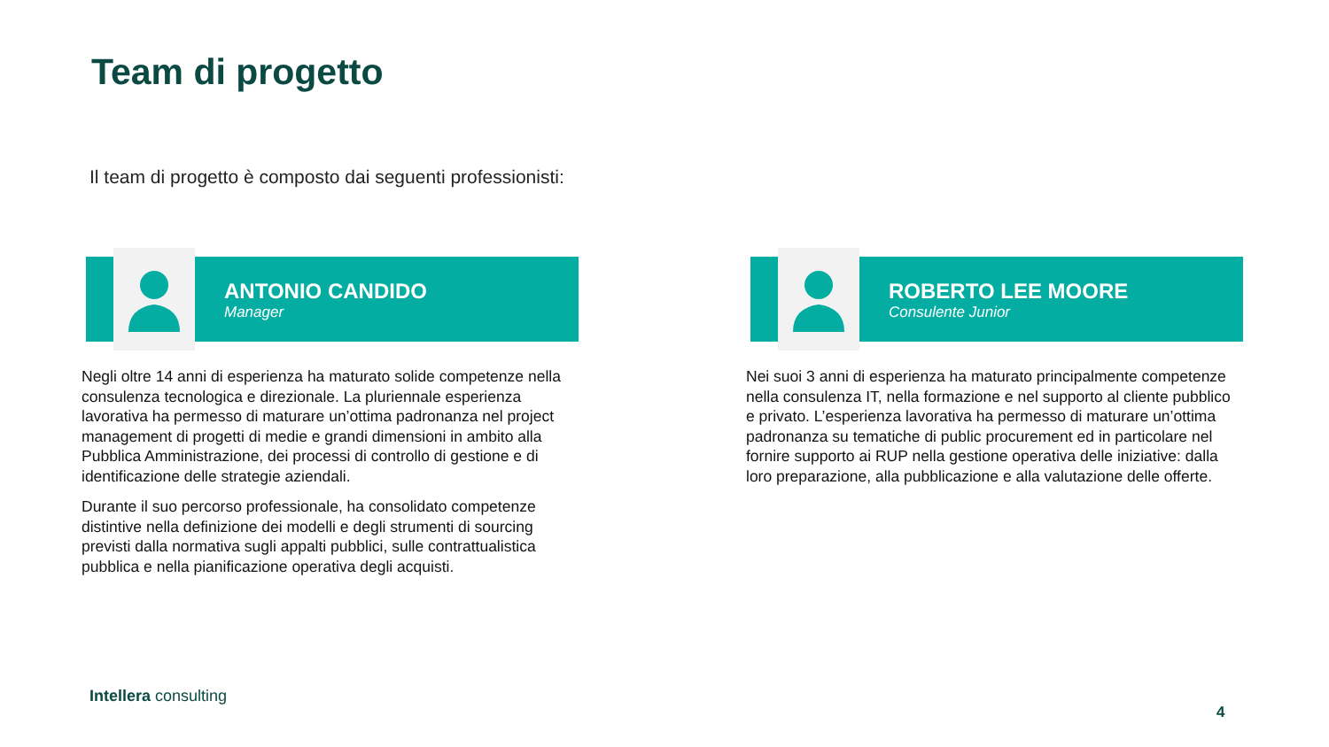Team di progetto
Il team di progetto è composto dai seguenti professionisti:
ANTONIO CANDIDO
Manager
Negli oltre 14 anni di esperienza ha maturato solide competenze nella consulenza tecnologica e direzionale. La pluriennale esperienza lavorativa ha permesso di maturare un’ottima padronanza nel project management di progetti di medie e grandi dimensioni in ambito alla Pubblica Amministrazione, dei processi di controllo di gestione e di identificazione delle strategie aziendali.
Durante il suo percorso professionale, ha consolidato competenze distintive nella definizione dei modelli e degli strumenti di sourcing previsti dalla normativa sugli appalti pubblici, sulle contrattualistica pubblica e nella pianificazione operativa degli acquisti.
ROBERTO LEE MOORE
Consulente Junior
Nei suoi 3 anni di esperienza ha maturato principalmente competenze nella consulenza IT, nella formazione e nel supporto al cliente pubblico e privato. L’esperienza lavorativa ha permesso di maturare un’ottima padronanza su tematiche di public procurement ed in particolare nel fornire supporto ai RUP nella gestione operativa delle iniziative: dalla loro preparazione, alla pubblicazione e alla valutazione delle offerte.
Intellera consulting
4